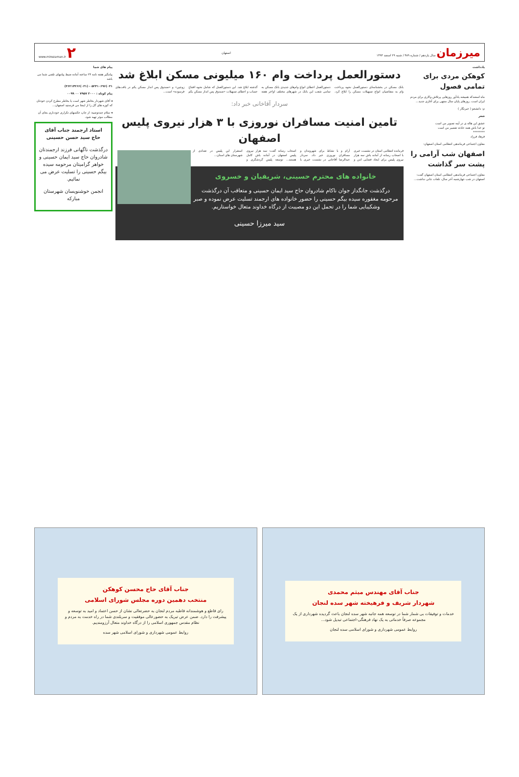میرزمان سال یازدهم / شماره ۴۸۹ / شنبه ۲۹ اسفند ۱۳۹۴
اصفهان www.mirezaman.ir ۲
یادداشت
کوهکن مردی برای تمامی فصول
ماه اسفندکه همیشه یادآور روزهایی پرتلاش وکاری برای مردم ایران است. روزهای پایان سال منتهی برای آغازی جدید...
م: دانشجو ( خبرنگار )
شعر
عشق این هاله ی در آینه تصویر من است
تو خدا باش همه حادثه تقصیر من است
********
فرهاد فرزاد
معاون اجتماعی فرماندهی انتظامی استان اصفهان:
اصفهان شب آرامی را پشت سر گذاشت
معاون اجتماعی فرماندهی انتظامی استان اصفهان گفت: اصفهان در شب چهارشنبه آخر سال، تلفات جانی نداشت...
دستورالعمل پرداخت وام ۱۶۰ میلیونی مسکن ابلاغ شد
بانک مسکن در بخشنامه‌ای دستورالعمل نحوه پرداخت وام به متقاضیان انواع تسهیلات مسکن را ابلاغ کرد. دستورالعمل اعطای انواع وام‌های جدیدی بانک مسکن به تمامی شعب این بانک در شهرهای مختلف اواخر هفته گذشته ابلاغ شد. این دستورالعمل که شامل نحوه افتتاح حساب و اعطای تسهیلات «صندوق پس انداز مسکن یکم زوجین» و «صندوق پس انداز مسکن یکم در بافت‌های فرسوده» است...
سردار آقاخانی خبر داد:
تامین امنیت مسافران نوروزی با ۳ هزار نیروی پلیس اصفهان
فرمانده انتظامی استان در نشست خبری با اصحاب رسانه از آماده باش سه هزار نیروی پلیس برای ایجاد فضایی امن و آرام و با نشاط برای شهروندان و مسافران نوروزی خبر داد. سردار عبدالرضا آقاخانی در نشست خبری با اصحاب رسانه گفت: سه هزار نیروی پلیس اصفهان در آماده باش کامل هستند... توسعه پلیس گردشگری و استقرار این پلیس در تعدادی از شهرستان های استان...
خانواده های محترم حسینی، شریفیان و خسروی
درگذشت جانگداز جوان ناکام شادروان حاج سید ایمان حسینی و متعاقب آن درگذشت مرحومه مغفوره سیده بیگم حسینی را حضور خانواده های ارجمند تسلیت عرض نموده و صبر وشکیبایی شما را در تحمل این دو مصیبت از درگاه خداوند متعال خواستاریم.
سید میرزا حسینی
پیام های شما
پیامگیر هفته نامه ۲۴ ساعته آماده ضبط پیامهای تلفنی شما می باشد
۰۳۱)۵۲۴۱۰۶۹۶ - (۰۳۱)۳۶۲۱۴۲۶۶)
پیام کوتاه : ۳۰۰۰ ۷۹۵۷ ۰۰ ۰۰۹۹
◂ آقای شهردار بخاطر شهر است یا بخاطر مطرح کردن خودتان که کوزه های گل را از اینجا می فرستید اصفهان...
◂ سلام چندتوصیه: از چاپ عکسهای تکراری خودداری بجای آن مطالب موثر تهیه شود.
استاد ارجمند جناب آقای
حاج سید حسن حسینی
درگذشت ناگهانی فرزند ارجمندتان شادروان حاج سید ایمان حسینی و خواهر گرامیتان مرحومه سیده بیگم حسینی را تسلیت عرض می نمائیم.
انجمن خوشنویسان شهرستان مبارکه
جناب آقای مهندس میثم محمدی
شهردار شریف و فرهیخته شهر سده لنجان
خدمات و توفیقات بی شمار شما در توسعه همه جانبه شهر سده لنجان باعث گردیده شهرداری از یک مجموعه صرفاً خدماتی به یک نهاد فرهنگی-اجتماعی تبدیل شود...
روابط عمومی شهرداری و شورای اسلامی سده لنجان
جناب آقای حاج محسن کوهکن
منتخب دهمین دوره مجلس شورای اسلامی
رای قاطع و هوشمندانه قاطبه مردم لنجان به حضرتعالی نشان از حسن اعتماد و امید به توسعه و پیشرفت را دارد. ضمن عرض تبریک به حضورعالی موفقیت و سربلندی شما در راه خدمت به مردم و نظام مقدس جمهوری اسلامی را از درگاه خداوند متعال آرزومندیم.
روابط عمومی شهرداری و شورای اسلامی شهر سده